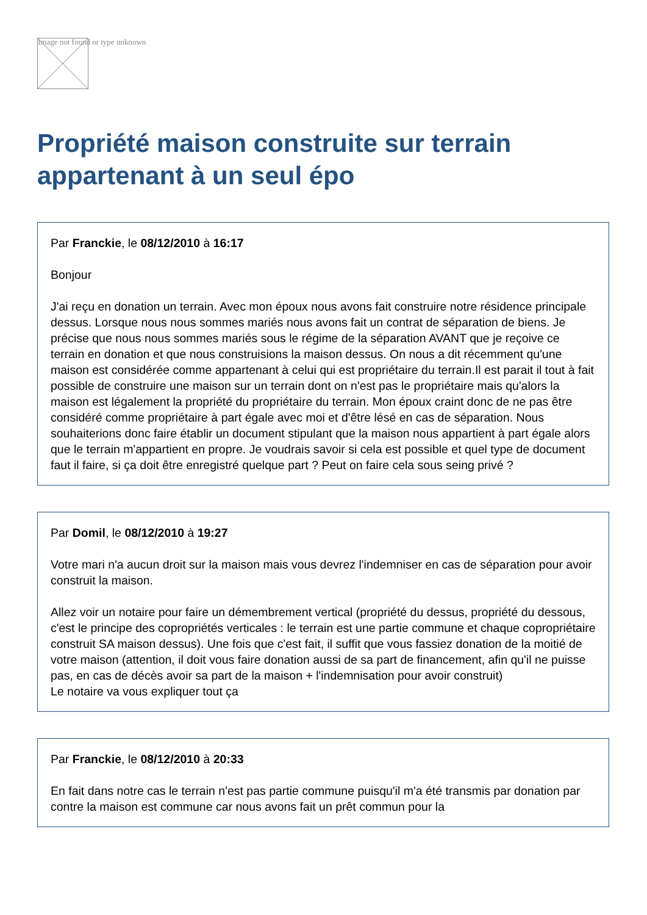Image not found or type unknown
Propriété maison construite sur terrain appartenant à un seul épo
Par Franckie, le 08/12/2010 à 16:17
Bonjour
J'ai reçu en donation un terrain. Avec mon époux nous avons fait construire notre résidence principale dessus. Lorsque nous nous sommes mariés nous avons fait un contrat de séparation de biens. Je précise que nous nous sommes mariés sous le régime de la séparation AVANT que je reçoive ce terrain en donation et que nous construisions la maison dessus. On nous a dit récemment qu'une maison est considérée comme appartenant à celui qui est propriétaire du terrain.Il est parait il tout à fait possible de construire une maison sur un terrain dont on n'est pas le propriétaire mais qu'alors la maison est légalement la propriété du propriétaire du terrain. Mon époux craint donc de ne pas être considéré comme propriétaire à part égale avec moi et d'être lésé en cas de séparation. Nous souhaiterions donc faire établir un document stipulant que la maison nous appartient à part égale alors que le terrain m'appartient en propre. Je voudrais savoir si cela est possible et quel type de document faut il faire, si ça doit être enregistré quelque part ? Peut on faire cela sous seing privé ?
Par Domil, le 08/12/2010 à 19:27
Votre mari n'a aucun droit sur la maison mais vous devrez l'indemniser en cas de séparation pour avoir construit la maison.
Allez voir un notaire pour faire un démembrement vertical (propriété du dessus, propriété du dessous, c'est le principe des copropriétés verticales : le terrain est une partie commune et chaque copropriétaire construit SA maison dessus). Une fois que c'est fait, il suffit que vous fassiez donation de la moitié de votre maison (attention, il doit vous faire donation aussi de sa part de financement, afin qu'il ne puisse pas, en cas de décès avoir sa part de la maison + l'indemnisation pour avoir construit)
Le notaire va vous expliquer tout ça
Par Franckie, le 08/12/2010 à 20:33
En fait dans notre cas le terrain n'est pas partie commune puisqu'il m'a été transmis par donation par contre la maison est commune car nous avons fait un prêt commun pour la